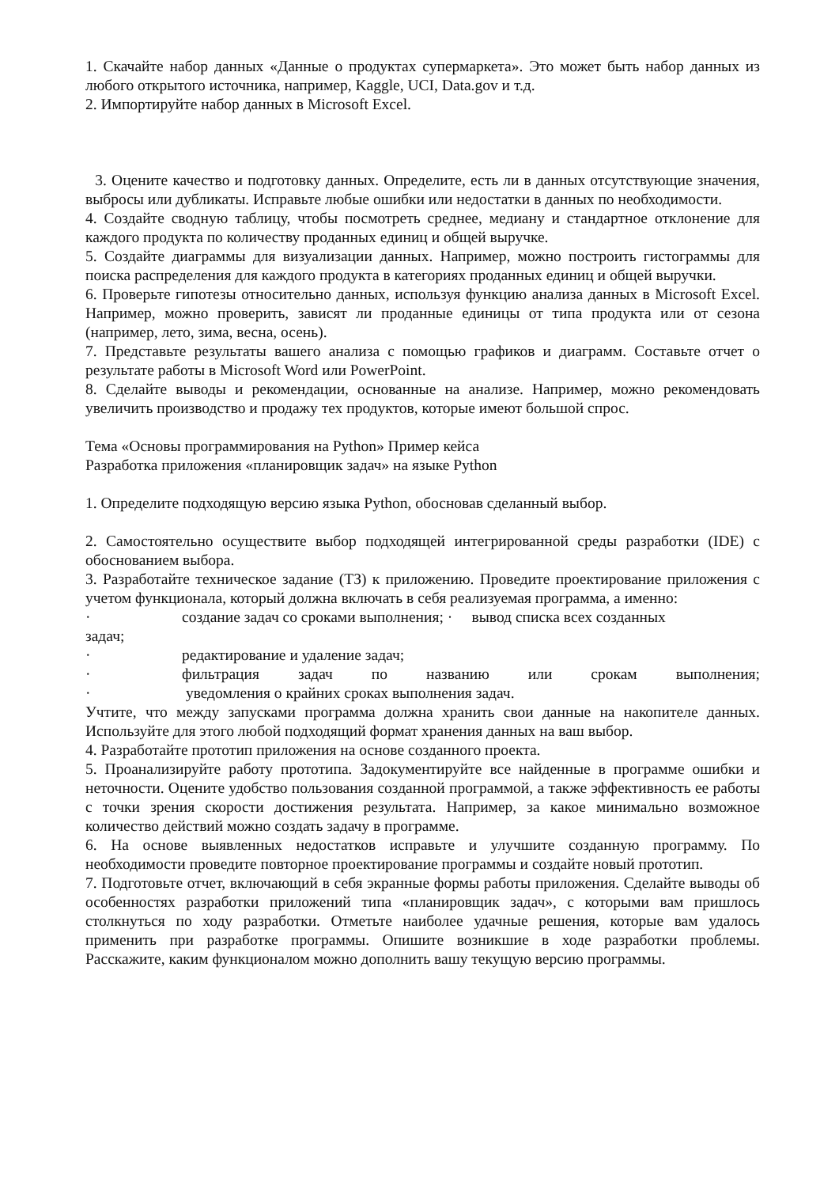1. Скачайте набор данных «Данные о продуктах супермаркета». Это может быть набор данных из любого открытого источника, например, Kaggle, UCI, Data.gov и т.д.
2. Импортируйте набор данных в Microsoft Excel.
3. Оцените качество и подготовку данных. Определите, есть ли в данных отсутствующие значения, выбросы или дубликаты. Исправьте любые ошибки или недостатки в данных по необходимости.
4. Создайте сводную таблицу, чтобы посмотреть среднее, медиану и стандартное отклонение для каждого продукта по количеству проданных единиц и общей выручке.
5. Создайте диаграммы для визуализации данных. Например, можно построить гистограммы для поиска распределения для каждого продукта в категориях проданных единиц и общей выручки.
6. Проверьте гипотезы относительно данных, используя функцию анализа данных в Microsoft Excel. Например, можно проверить, зависят ли проданные единицы от типа продукта или от сезона (например, лето, зима, весна, осень).
7. Представьте результаты вашего анализа с помощью графиков и диаграмм. Составьте отчет о результате работы в Microsoft Word или PowerPoint.
8. Сделайте выводы и рекомендации, основанные на анализе. Например, можно рекомендовать увеличить производство и продажу тех продуктов, которые имеют большой спрос.
Тема «Основы программирования на Python» Пример кейса
Разработка приложения «планировщик задач» на языке Python
1. Определите подходящую версию языка Python, обосновав сделанный выбор.
2. Самостоятельно осуществите выбор подходящей интегрированной среды разработки (IDE) с обоснованием выбора.
3. Разработайте техническое задание (ТЗ) к приложению. Проведите проектирование приложения с учетом функционала, который должна включать в себя реализуемая программа, а именно:
· создание задач со сроками выполнения; · вывод списка всех созданных
задач;
· редактирование и удаление задач;
· фильтрация задач по названию или срокам выполнения;
· уведомления о крайних сроках выполнения задач.
Учтите, что между запусками программа должна хранить свои данные на накопителе данных. Используйте для этого любой подходящий формат хранения данных на ваш выбор.
4. Разработайте прототип приложения на основе созданного проекта.
5. Проанализируйте работу прототипа. Задокументируйте все найденные в программе ошибки и неточности. Оцените удобство пользования созданной программой, а также эффективность ее работы с точки зрения скорости достижения результата. Например, за какое минимально возможное количество действий можно создать задачу в программе.
6. На основе выявленных недостатков исправьте и улучшите созданную программу. По необходимости проведите повторное проектирование программы и создайте новый прототип.
7. Подготовьте отчет, включающий в себя экранные формы работы приложения. Сделайте выводы об особенностях разработки приложений типа «планировщик задач», с которыми вам пришлось столкнуться по ходу разработки. Отметьте наиболее удачные решения, которые вам удалось применить при разработке программы. Опишите возникшие в ходе разработки проблемы. Расскажите, каким функционалом можно дополнить вашу текущую версию программы.